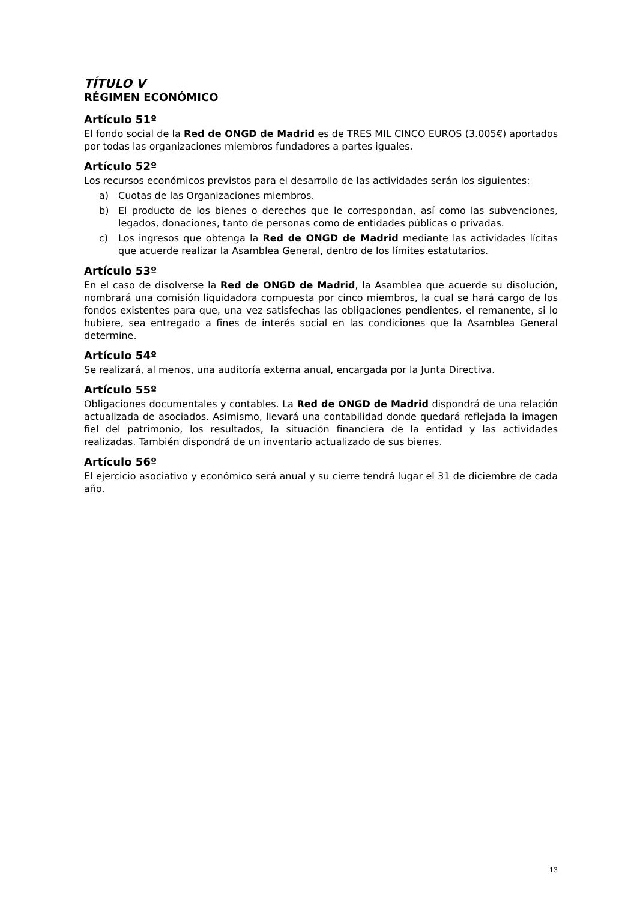TÍTULO V
RÉGIMEN ECONÓMICO
Artículo 51º
El fondo social de la Red de ONGD de Madrid es de TRES MIL CINCO EUROS (3.005€) aportados por todas las organizaciones miembros fundadores a partes iguales.
Artículo 52º
Los recursos económicos previstos para el desarrollo de las actividades serán los siguientes:
a) Cuotas de las Organizaciones miembros.
b) El producto de los bienes o derechos que le correspondan, así como las subvenciones, legados, donaciones, tanto de personas como de entidades públicas o privadas.
c) Los ingresos que obtenga la Red de ONGD de Madrid mediante las actividades lícitas que acuerde realizar la Asamblea General, dentro de los límites estatutarios.
Artículo 53º
En el caso de disolverse la Red de ONGD de Madrid, la Asamblea que acuerde su disolución, nombrará una comisión liquidadora compuesta por cinco miembros, la cual se hará cargo de los fondos existentes para que, una vez satisfechas las obligaciones pendientes, el remanente, si lo hubiere, sea entregado a fines de interés social en las condiciones que la Asamblea General determine.
Artículo 54º
Se realizará, al menos, una auditoría externa anual, encargada por la Junta Directiva.
Artículo 55º
Obligaciones documentales y contables. La Red de ONGD de Madrid dispondrá de una relación actualizada de asociados. Asimismo, llevará una contabilidad donde quedará reflejada la imagen fiel del patrimonio, los resultados, la situación financiera de la entidad y las actividades realizadas. También dispondrá de un inventario actualizado de sus bienes.
Artículo 56º
El ejercicio asociativo y económico será anual y su cierre tendrá lugar el 31 de diciembre de cada año.
13